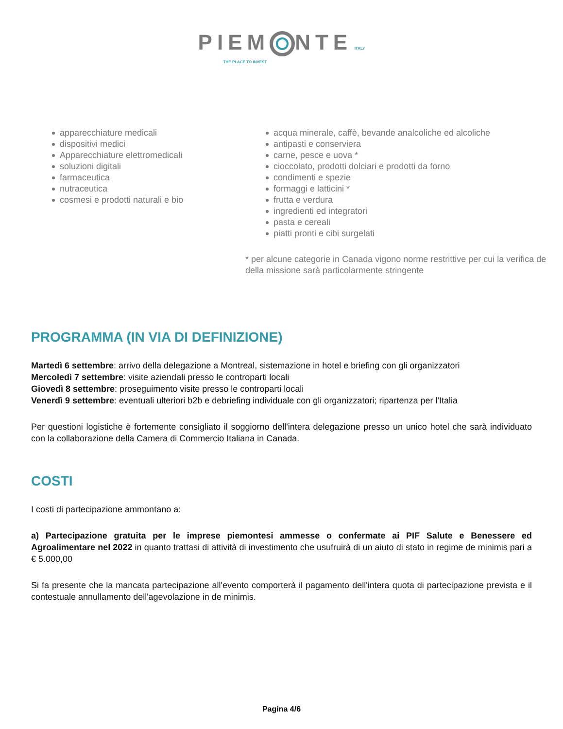PIEM NTE
ITALY
THE PLACE TO INVEST
apparecchiature medicali
dispositivi medici
Apparecchiature elettromedicali
soluzioni digitali
farmaceutica
nutraceutica
cosmesi e prodotti naturali e bio
acqua minerale, caffè, bevande analcoliche ed alcoliche
antipasti e conserviera
carne, pesce e uova *
cioccolato, prodotti dolciari e prodotti da forno
condimenti e spezie
formaggi e latticini *
frutta e verdura
ingredienti ed integratori
pasta e cereali
piatti pronti e cibi surgelati
* per alcune categorie in Canada vigono norme restrittive per cui la verifica de
della missione sarà particolarmente stringente
PROGRAMMA (IN VIA DI DEFINIZIONE)
Martedì 6 settembre: arrivo della delegazione a Montreal, sistemazione in hotel e briefing con gli organizzatori
Mercoledì 7 settembre: visite aziendali presso le controparti locali
Giovedì 8 settembre: proseguimento visite presso le controparti locali
Venerdì 9 settembre: eventuali ulteriori b2b e debriefing individuale con gli organizzatori; ripartenza per l'Italia
Per questioni logistiche è fortemente consigliato il soggiorno dell'intera delegazione presso un unico hotel che sarà individuato con la collaborazione della Camera di Commercio Italiana in Canada.
COSTI
I costi di partecipazione ammontano a:
a) Partecipazione gratuita per le imprese piemontesi ammesse o confermate ai PIF Salute e Benessere ed Agroalimentare nel 2022 in quanto trattasi di attività di investimento che usufruirà di un aiuto di stato in regime de minimis pari a € 5.000,00
Si fa presente che la mancata partecipazione all'evento comporterà il pagamento dell'intera quota di partecipazione prevista e il contestuale annullamento dell'agevolazione in de minimis.
Pagina 4/6